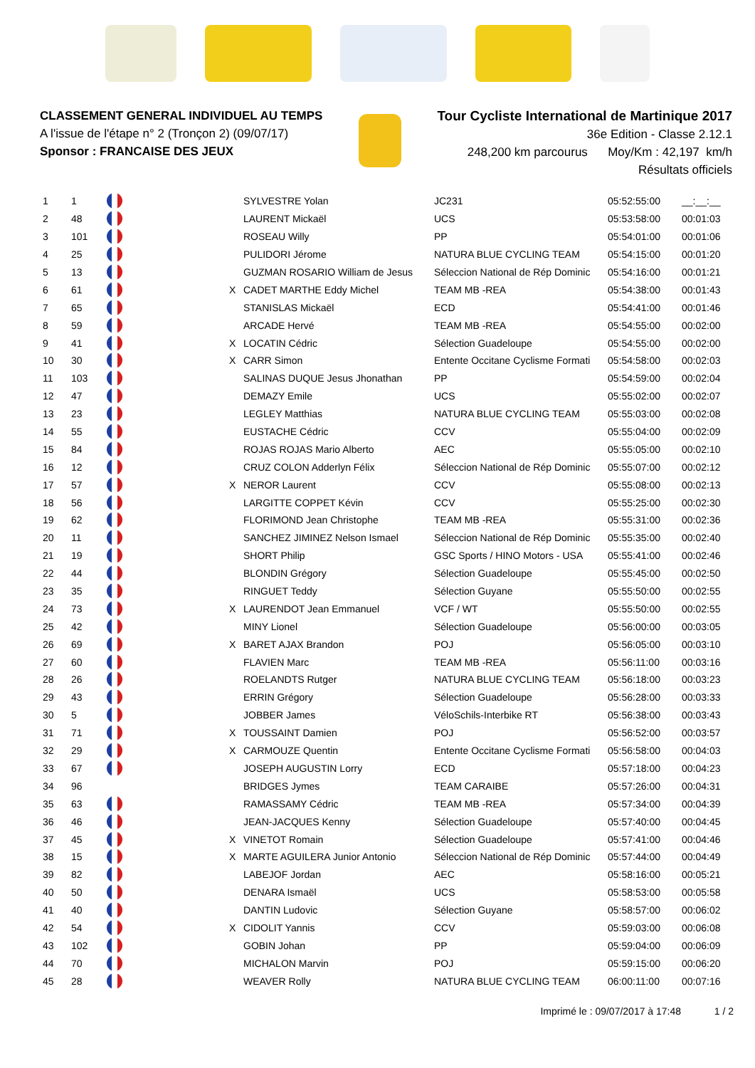CLASSEMENT GENERAL INDIVIDUEL AU TEMPS
A l'issue de l'étape n° 2 (Tronçon 2) (09/07/17)
Sponsor : FRANCAISE DES JEUX
Tour Cycliste International de Martinique 2017
36e Edition - Classe 2.12.1
248,200 km parcourus Moy/Km : 42,197 km/h
Résultats officiels
| 1 | 1 | | | | SYLVESTRE Yolan | JC231 | 05:52:55:00 | __:__:__ |
| 2 | 48 | | | | LAURENT Mickaël | UCS | 05:53:58:00 | 00:01:03 |
| 3 | 101 | | | | ROSEAU Willy | PP | 05:54:01:00 | 00:01:06 |
| 4 | 25 | | | | PULIDORI Jérome | NATURA BLUE CYCLING TEAM | 05:54:15:00 | 00:01:20 |
| 5 | 13 | | | | GUZMAN ROSARIO William de Jesus | Séleccion National de Rép Dominic | 05:54:16:00 | 00:01:21 |
| 6 | 61 | | | X | CADET MARTHE Eddy Michel | TEAM MB -REA | 05:54:38:00 | 00:01:43 |
| 7 | 65 | | | | STANISLAS Mickaël | ECD | 05:54:41:00 | 00:01:46 |
| 8 | 59 | | | | ARCADE Hervé | TEAM MB -REA | 05:54:55:00 | 00:02:00 |
| 9 | 41 | | | X | LOCATIN Cédric | Sélection Guadeloupe | 05:54:55:00 | 00:02:00 |
| 10 | 30 | | | X | CARR Simon | Entente Occitane Cyclisme Formati | 05:54:58:00 | 00:02:03 |
| 11 | 103 | | | | SALINAS DUQUE Jesus Jhonathan | PP | 05:54:59:00 | 00:02:04 |
| 12 | 47 | | | | DEMAZY Emile | UCS | 05:55:02:00 | 00:02:07 |
| 13 | 23 | | | | LEGLEY Matthias | NATURA BLUE CYCLING TEAM | 05:55:03:00 | 00:02:08 |
| 14 | 55 | | | | EUSTACHE Cédric | CCV | 05:55:04:00 | 00:02:09 |
| 15 | 84 | | | | ROJAS ROJAS Mario Alberto | AEC | 05:55:05:00 | 00:02:10 |
| 16 | 12 | | | | CRUZ COLON Adderlyn Félix | Séleccion National de Rép Dominic | 05:55:07:00 | 00:02:12 |
| 17 | 57 | | | X | NEROR Laurent | CCV | 05:55:08:00 | 00:02:13 |
| 18 | 56 | | | | LARGITTE COPPET Kévin | CCV | 05:55:25:00 | 00:02:30 |
| 19 | 62 | | | | FLORIMOND Jean Christophe | TEAM MB -REA | 05:55:31:00 | 00:02:36 |
| 20 | 11 | | | | SANCHEZ JIMINEZ Nelson Ismael | Séleccion National de Rép Dominic | 05:55:35:00 | 00:02:40 |
| 21 | 19 | | | | SHORT Philip | GSC Sports / HINO Motors - USA | 05:55:41:00 | 00:02:46 |
| 22 | 44 | | | | BLONDIN Grégory | Sélection Guadeloupe | 05:55:45:00 | 00:02:50 |
| 23 | 35 | | | | RINGUET Teddy | Sélection Guyane | 05:55:50:00 | 00:02:55 |
| 24 | 73 | | | X | LAURENDOT Jean Emmanuel | VCF / WT | 05:55:50:00 | 00:02:55 |
| 25 | 42 | | | | MINY Lionel | Sélection Guadeloupe | 05:56:00:00 | 00:03:05 |
| 26 | 69 | | | X | BARET AJAX Brandon | POJ | 05:56:05:00 | 00:03:10 |
| 27 | 60 | | | | FLAVIEN Marc | TEAM MB -REA | 05:56:11:00 | 00:03:16 |
| 28 | 26 | | | | ROELANDTS Rutger | NATURA BLUE CYCLING TEAM | 05:56:18:00 | 00:03:23 |
| 29 | 43 | | | | ERRIN Grégory | Sélection Guadeloupe | 05:56:28:00 | 00:03:33 |
| 30 | 5 | | | | JOBBER James | VéloSchils-Interbike RT | 05:56:38:00 | 00:03:43 |
| 31 | 71 | | | X | TOUSSAINT Damien | POJ | 05:56:52:00 | 00:03:57 |
| 32 | 29 | | | X | CARMOUZE Quentin | Entente Occitane Cyclisme Formati | 05:56:58:00 | 00:04:03 |
| 33 | 67 | | | | JOSEPH AUGUSTIN Lorry | ECD | 05:57:18:00 | 00:04:23 |
| 34 | 96 | | | | BRIDGES Jymes | TEAM CARAIBE | 05:57:26:00 | 00:04:31 |
| 35 | 63 | | | | RAMASSAMY Cédric | TEAM MB -REA | 05:57:34:00 | 00:04:39 |
| 36 | 46 | | | | JEAN-JACQUES Kenny | Sélection Guadeloupe | 05:57:40:00 | 00:04:45 |
| 37 | 45 | | | X | VINETOT Romain | Sélection Guadeloupe | 05:57:41:00 | 00:04:46 |
| 38 | 15 | | | X | MARTE AGUILERA Junior Antonio | Séleccion National de Rép Dominic | 05:57:44:00 | 00:04:49 |
| 39 | 82 | | | | LABEJOF Jordan | AEC | 05:58:16:00 | 00:05:21 |
| 40 | 50 | | | | DENARA Ismaël | UCS | 05:58:53:00 | 00:05:58 |
| 41 | 40 | | | | DANTIN Ludovic | Sélection Guyane | 05:58:57:00 | 00:06:02 |
| 42 | 54 | | | X | CIDOLIT Yannis | CCV | 05:59:03:00 | 00:06:08 |
| 43 | 102 | | | | GOBIN Johan | PP | 05:59:04:00 | 00:06:09 |
| 44 | 70 | | | | MICHALON Marvin | POJ | 05:59:15:00 | 00:06:20 |
| 45 | 28 | | | | WEAVER Rolly | NATURA BLUE CYCLING TEAM | 06:00:11:00 | 00:07:16 |
Imprimé le : 09/07/2017 à 17:48 1 / 2